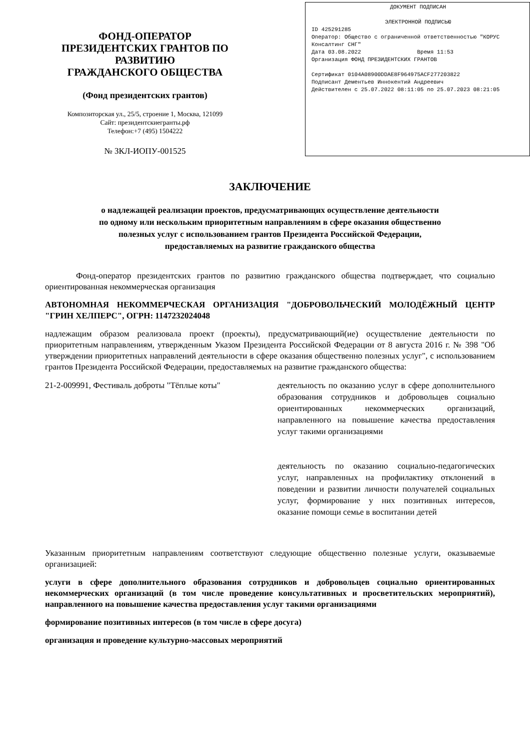ФОНД-ОПЕРАТОР
ПРЕЗИДЕНТСКИХ ГРАНТОВ ПО РАЗВИТИЮ
ГРАЖДАНСКОГО ОБЩЕСТВА
(Фонд президентских грантов)
Композиторская ул., 25/5, строение 1, Москва, 121099
Сайт: президентскиегранты.рф
Телефон:+7 (495) 1504222
№ ЗКЛ-ИОПУ-001525
ДОКУМЕНТ ПОДПИСАН
ЭЛЕКТРОННОЙ ПОДПИСЬЮ
ID 425291285
Оператор: Общество с ограниченной ответственностью "КОРУС Консалтинг СНГ"
Дата 03.08.2022 Время 11:53
Организация ФОНД ПРЕЗИДЕНТСКИХ ГРАНТОВ
Сертификат 0104A08900DDAE8F964975ACF277203822
Подписант Дементьев Иннокентий Андреевич
Действителен с 25.07.2022 08:11:05 по 25.07.2023 08:21:05
ЗАКЛЮЧЕНИЕ
о надлежащей реализации проектов, предусматривающих осуществление деятельности
по одному или нескольким приоритетным направлениям в сфере оказания общественно
полезных услуг с использованием грантов Президента Российской Федерации,
предоставляемых на развитие гражданского общества
Фонд-оператор президентских грантов по развитию гражданского общества подтверждает, что социально ориентированная некоммерческая организация
АВТОНОМНАЯ НЕКОММЕРЧЕСКАЯ ОРГАНИЗАЦИЯ "ДОБРОВОЛЬЧЕСКИЙ МОЛОДЁЖНЫЙ ЦЕНТР "ГРИН ХЕЛПЕРС", ОГРН: 1147232024048
надлежащим образом реализовала проект (проекты), предусматривающий(ие) осуществление деятельности по приоритетным направлениям, утвержденным Указом Президента Российской Федерации от 8 августа 2016 г. № 398 "Об утверждении приоритетных направлений деятельности в сфере оказания общественно полезных услуг", с использованием грантов Президента Российской Федерации, предоставляемых на развитие гражданского общества:
21-2-009991, Фестиваль доброты "Тёплые коты"
деятельность по оказанию услуг в сфере дополнительного образования сотрудников и добровольцев социально ориентированных некоммерческих организаций, направленного на повышение качества предоставления услуг такими организациями
деятельность по оказанию социально-педагогических услуг, направленных на профилактику отклонений в поведении и развитии личности получателей социальных услуг, формирование у них позитивных интересов, оказание помощи семье в воспитании детей
Указанным приоритетным направлениям соответствуют следующие общественно полезные услуги, оказываемые организацией:
услуги в сфере дополнительного образования сотрудников и добровольцев социально ориентированных некоммерческих организаций (в том числе проведение консультативных и просветительских мероприятий), направленного на повышение качества предоставления услуг такими организациями
формирование позитивных интересов (в том числе в сфере досуга)
организация и проведение культурно-массовых мероприятий